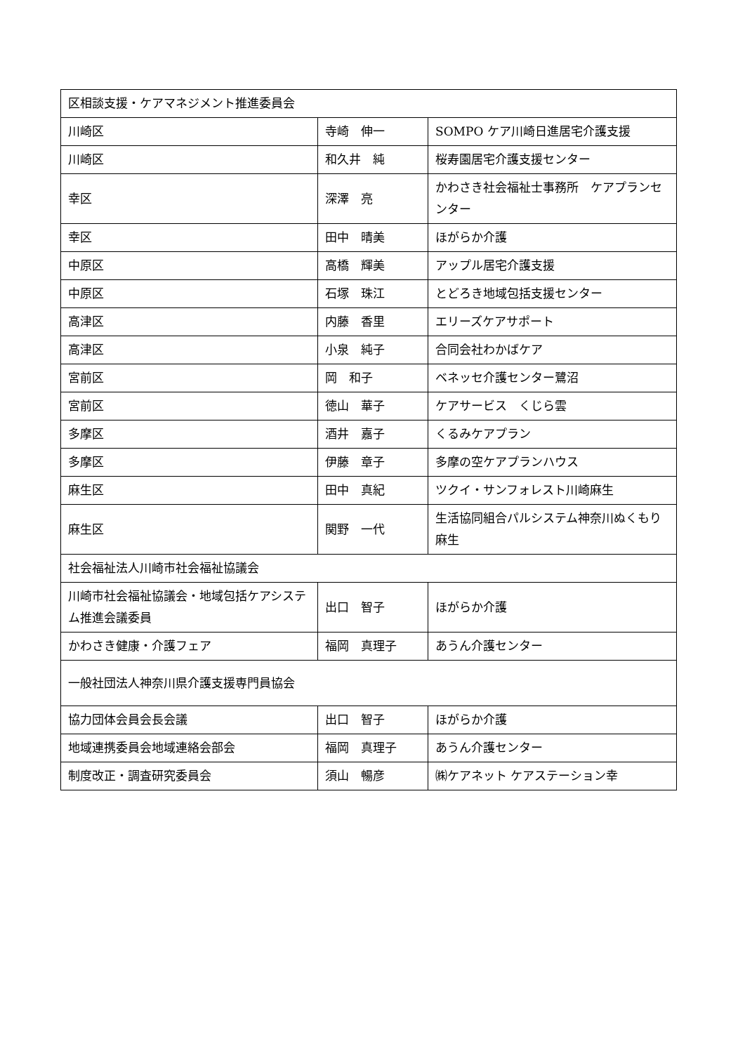| 区相談支援・ケアマネジメント推進委員会 | | |
| 川崎区 | 寺崎 伸一 | SOMPO ケア川崎日進居宅介護支援 |
| 川崎区 | 和久井 純 | 桜寿園居宅介護支援センター |
| 幸区 | 深澤 亮 | かわさき社会福祉士事務所 ケアプランセンター |
| 幸区 | 田中 晴美 | ほがらか介護 |
| 中原区 | 高橋 輝美 | アップル居宅介護支援 |
| 中原区 | 石塚 珠江 | とどろき地域包括支援センター |
| 高津区 | 内藤 香里 | エリーズケアサポート |
| 高津区 | 小泉 純子 | 合同会社わかばケア |
| 宮前区 | 岡 和子 | ベネッセ介護センター鷺沼 |
| 宮前区 | 徳山 華子 | ケアサービス くじら雲 |
| 多摩区 | 酒井 嘉子 | くるみケアプラン |
| 多摩区 | 伊藤 章子 | 多摩の空ケアプランハウス |
| 麻生区 | 田中 真紀 | ツクイ・サンフォレスト川崎麻生 |
| 麻生区 | 関野 一代 | 生活協同組合パルシステム神奈川ぬくもり麻生 |
| 社会福祉法人川崎市社会福祉協議会 | | |
| 川崎市社会福祉協議会・地域包括ケアシステム推進会議委員 | 出口 智子 | ほがらか介護 |
| かわさき健康・介護フェア | 福岡 真理子 | あうん介護センター |
| 一般社団法人神奈川県介護支援専門員協会 | | |
| 協力団体会員会長会議 | 出口 智子 | ほがらか介護 |
| 地域連携委員会地域連絡会部会 | 福岡 真理子 | あうん介護センター |
| 制度改正・調査研究委員会 | 須山 暢彦 | ㈱ケアネット ケアステーション幸 |